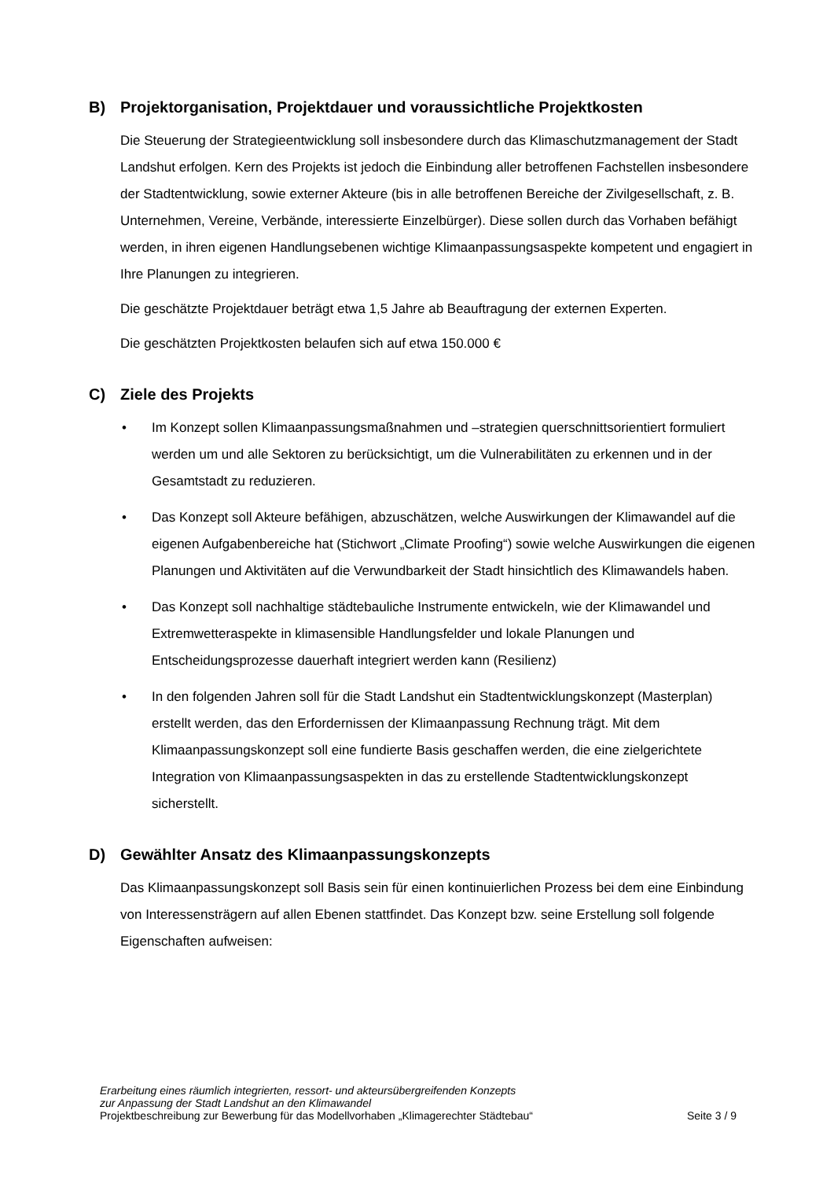B) Projektorganisation, Projektdauer und voraussichtliche Projektkosten
Die Steuerung der Strategieentwicklung soll insbesondere durch das Klimaschutzmanagement der Stadt Landshut erfolgen. Kern des Projekts ist jedoch die Einbindung aller betroffenen Fachstellen insbesondere der Stadtentwicklung, sowie externer Akteure (bis in alle betroffenen Bereiche der Zivilgesellschaft, z. B. Unternehmen, Vereine, Verbände, interessierte Einzelbürger). Diese sollen durch das Vorhaben befähigt werden, in ihren eigenen Handlungsebenen wichtige Klimaanpassungsaspekte kompetent und engagiert in Ihre Planungen zu integrieren.
Die geschätzte Projektdauer beträgt etwa 1,5 Jahre ab Beauftragung der externen Experten.
Die geschätzten Projektkosten belaufen sich auf etwa 150.000 €
C) Ziele des Projekts
• Im Konzept sollen Klimaanpassungsmaßnahmen und –strategien querschnittsorientiert formuliert werden um und alle Sektoren zu berücksichtigt, um die Vulnerabilitäten zu erkennen und in der Gesamtstadt zu reduzieren.
• Das Konzept soll Akteure befähigen, abzuschätzen, welche Auswirkungen der Klimawandel auf die eigenen Aufgabenbereiche hat (Stichwort „Climate Proofing“) sowie welche Auswirkungen die eigenen Planungen und Aktivitäten auf die Verwundbarkeit der Stadt hinsichtlich des Klimawandels haben.
• Das Konzept soll nachhaltige städtebauliche Instrumente entwickeln, wie der Klimawandel und Extremwetteraspekte in klimasensible Handlungsfelder und lokale Planungen und Entscheidungsprozesse dauerhaft integriert werden kann (Resilienz)
• In den folgenden Jahren soll für die Stadt Landshut ein Stadtentwicklungskonzept (Masterplan) erstellt werden, das den Erfordernissen der Klimaanpassung Rechnung trägt. Mit dem Klimaanpassungskonzept soll eine fundierte Basis geschaffen werden, die eine zielgerichtete Integration von Klimaanpassungsaspekten in das zu erstellende Stadtentwicklungskonzept sicherstellt.
D) Gewählter Ansatz des Klimaanpassungskonzepts
Das Klimaanpassungskonzept soll Basis sein für einen kontinuierlichen Prozess bei dem eine Einbindung von Interessensträgern auf allen Ebenen stattfindet. Das Konzept bzw. seine Erstellung soll folgende Eigenschaften aufweisen:
Erarbeitung eines räumlich integrierten, ressort- und akteursübergreifenden Konzepts
zur Anpassung der Stadt Landshut an den Klimawandel
Projektbeschreibung zur Bewerbung für das Modellvorhaben „Klimagerechter Städtebau“ Seite 3 / 9